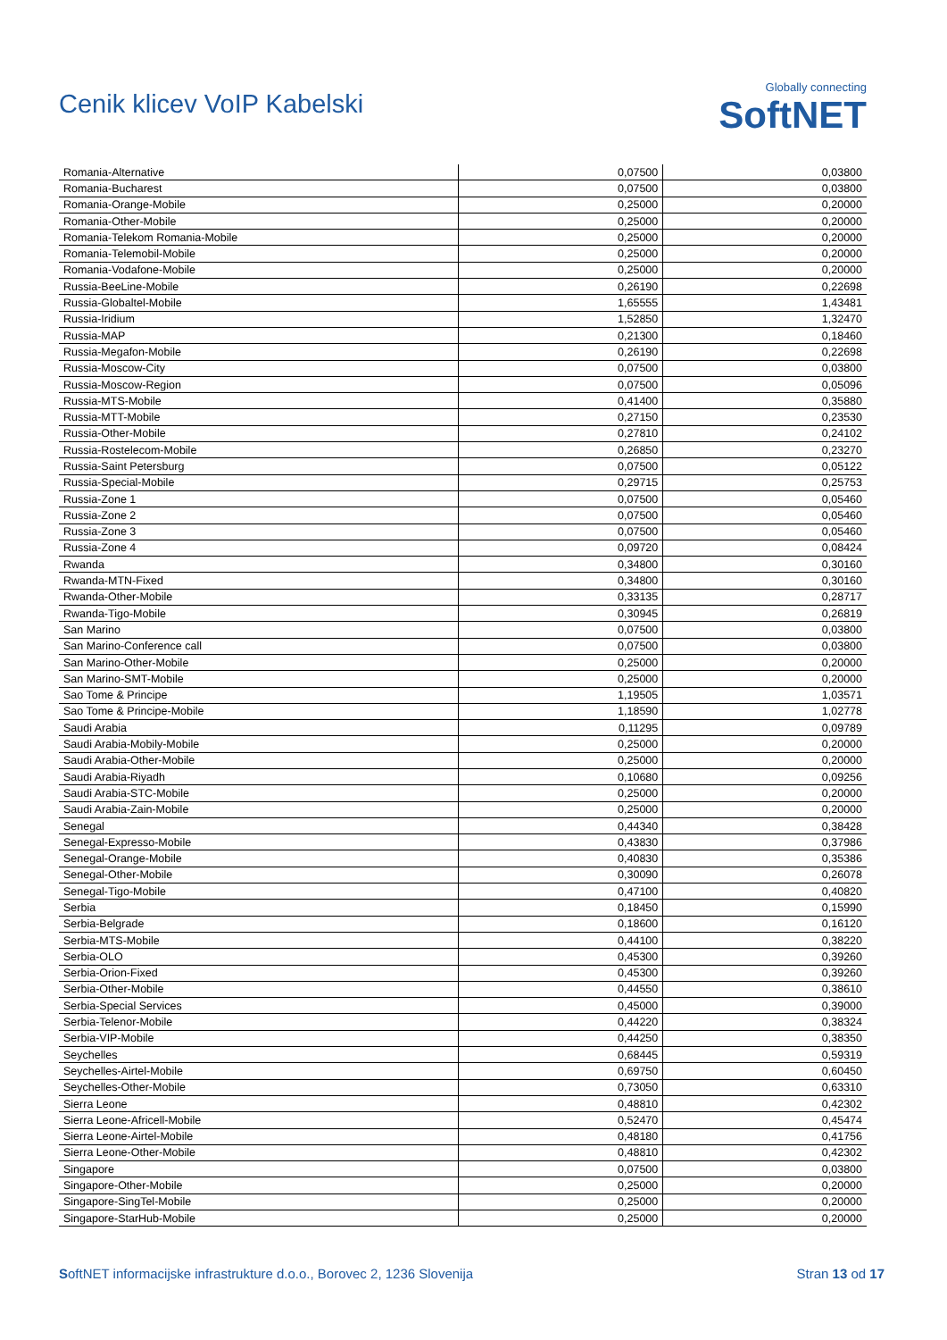Cenik klicev VoIP Kabelski
Globally connecting
SoftNET
| Romania-Alternative | 0,07500 | 0,03800 |
| Romania-Bucharest | 0,07500 | 0,03800 |
| Romania-Orange-Mobile | 0,25000 | 0,20000 |
| Romania-Other-Mobile | 0,25000 | 0,20000 |
| Romania-Telekom Romania-Mobile | 0,25000 | 0,20000 |
| Romania-Telemobil-Mobile | 0,25000 | 0,20000 |
| Romania-Vodafone-Mobile | 0,25000 | 0,20000 |
| Russia-BeeLine-Mobile | 0,26190 | 0,22698 |
| Russia-Globaltel-Mobile | 1,65555 | 1,43481 |
| Russia-Iridium | 1,52850 | 1,32470 |
| Russia-MAP | 0,21300 | 0,18460 |
| Russia-Megafon-Mobile | 0,26190 | 0,22698 |
| Russia-Moscow-City | 0,07500 | 0,03800 |
| Russia-Moscow-Region | 0,07500 | 0,05096 |
| Russia-MTS-Mobile | 0,41400 | 0,35880 |
| Russia-MTT-Mobile | 0,27150 | 0,23530 |
| Russia-Other-Mobile | 0,27810 | 0,24102 |
| Russia-Rostelecom-Mobile | 0,26850 | 0,23270 |
| Russia-Saint Petersburg | 0,07500 | 0,05122 |
| Russia-Special-Mobile | 0,29715 | 0,25753 |
| Russia-Zone 1 | 0,07500 | 0,05460 |
| Russia-Zone 2 | 0,07500 | 0,05460 |
| Russia-Zone 3 | 0,07500 | 0,05460 |
| Russia-Zone 4 | 0,09720 | 0,08424 |
| Rwanda | 0,34800 | 0,30160 |
| Rwanda-MTN-Fixed | 0,34800 | 0,30160 |
| Rwanda-Other-Mobile | 0,33135 | 0,28717 |
| Rwanda-Tigo-Mobile | 0,30945 | 0,26819 |
| San Marino | 0,07500 | 0,03800 |
| San Marino-Conference call | 0,07500 | 0,03800 |
| San Marino-Other-Mobile | 0,25000 | 0,20000 |
| San Marino-SMT-Mobile | 0,25000 | 0,20000 |
| Sao Tome & Principe | 1,19505 | 1,03571 |
| Sao Tome & Principe-Mobile | 1,18590 | 1,02778 |
| Saudi Arabia | 0,11295 | 0,09789 |
| Saudi Arabia-Mobily-Mobile | 0,25000 | 0,20000 |
| Saudi Arabia-Other-Mobile | 0,25000 | 0,20000 |
| Saudi Arabia-Riyadh | 0,10680 | 0,09256 |
| Saudi Arabia-STC-Mobile | 0,25000 | 0,20000 |
| Saudi Arabia-Zain-Mobile | 0,25000 | 0,20000 |
| Senegal | 0,44340 | 0,38428 |
| Senegal-Expresso-Mobile | 0,43830 | 0,37986 |
| Senegal-Orange-Mobile | 0,40830 | 0,35386 |
| Senegal-Other-Mobile | 0,30090 | 0,26078 |
| Senegal-Tigo-Mobile | 0,47100 | 0,40820 |
| Serbia | 0,18450 | 0,15990 |
| Serbia-Belgrade | 0,18600 | 0,16120 |
| Serbia-MTS-Mobile | 0,44100 | 0,38220 |
| Serbia-OLO | 0,45300 | 0,39260 |
| Serbia-Orion-Fixed | 0,45300 | 0,39260 |
| Serbia-Other-Mobile | 0,44550 | 0,38610 |
| Serbia-Special Services | 0,45000 | 0,39000 |
| Serbia-Telenor-Mobile | 0,44220 | 0,38324 |
| Serbia-VIP-Mobile | 0,44250 | 0,38350 |
| Seychelles | 0,68445 | 0,59319 |
| Seychelles-Airtel-Mobile | 0,69750 | 0,60450 |
| Seychelles-Other-Mobile | 0,73050 | 0,63310 |
| Sierra Leone | 0,48810 | 0,42302 |
| Sierra Leone-Africell-Mobile | 0,52470 | 0,45474 |
| Sierra Leone-Airtel-Mobile | 0,48180 | 0,41756 |
| Sierra Leone-Other-Mobile | 0,48810 | 0,42302 |
| Singapore | 0,07500 | 0,03800 |
| Singapore-Other-Mobile | 0,25000 | 0,20000 |
| Singapore-SingTel-Mobile | 0,25000 | 0,20000 |
| Singapore-StarHub-Mobile | 0,25000 | 0,20000 |
SoftNET informacijske infrastrukture d.o.o., Borovec 2, 1236 Slovenija
Stran 13 od 17